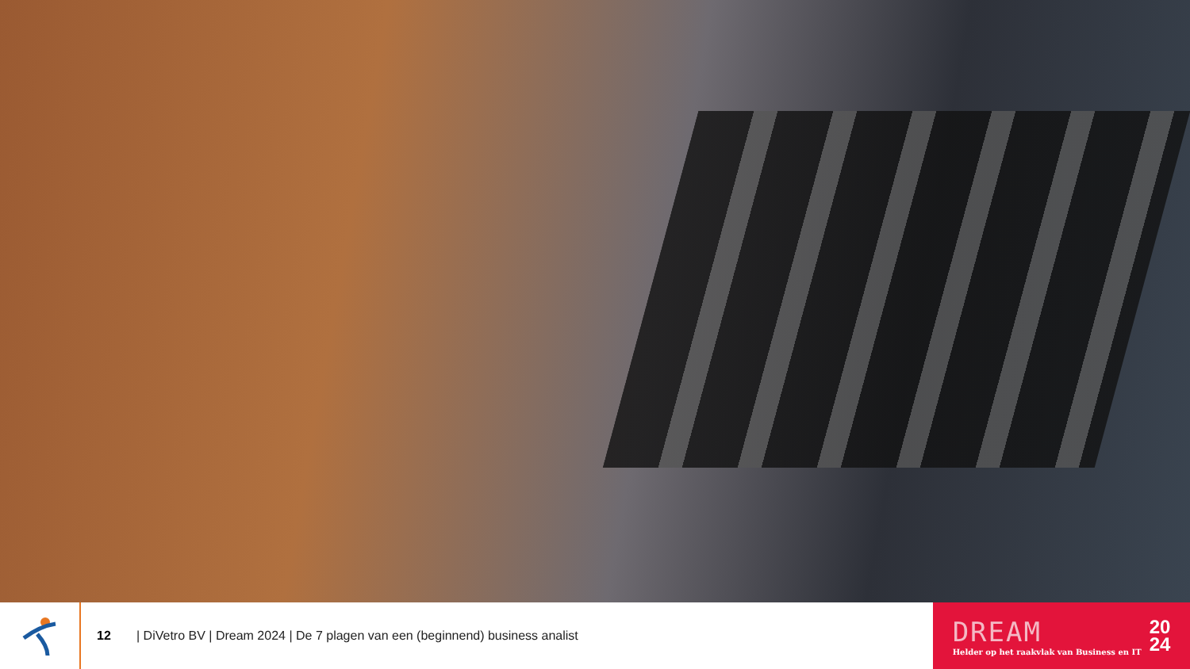12
| DiVetro BV | Dream 2024 | De 7 plagen van een (beginnend) business analist
DREAM
Helder op het raakvlak van Business en IT
20
24